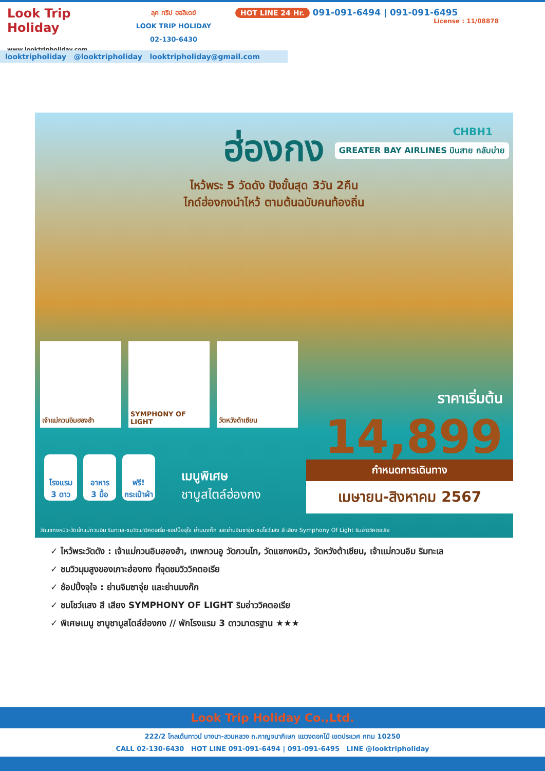Look Trip Holiday
www.looktripholiday.com
ลุค ทริป ฮอลิเดย์
LOOK TRIP HOLIDAY
02-130-6430
HOT LINE 24 Hr. 091-091-6494 | 091-091-6495
License : 11/08878
looktripholiday @looktripholiday looktripholiday@gmail.com
CHBH1
GREATER BAY AIRLINES บินสาย กลับบ่าย
ฮ่องกง
ไหว้พระ 5 วัดดัง ปังขั้นสุด 3วัน 2คืน
ไกด์ฮ่องกงนำไหว้ ตามต้นฉบับคนท้องถิ่น
เจ้าแม่กวนอิมฮองฮำ SYMPHONY OF LIGHT วัดหวังต้าเซียน
ราคาเริ่มต้น
14,899
โรงแรม
3 ดาว
อาหาร
3 มื้อ
ฟรี!
กระเป๋าผ้า
เมนูพิเศษ
ชาบูสไตล์ฮ่องกง
กำหนดการเดินทาง
เมษายน-สิงหาคม 2567
วัดแชกงหมิว-วัดเจ้าแม่กวนอิม ริมทะเล-ชมวิวเขาวิคตอเรีย-ชอปปิ้งจุใจ ย่านมงก๊ก และย่านจิมซาจุ่ย-ชมโชว์แสง สี เสียง Symphony Of Light ริมอ่าววิคตอเรีย
✓ ไหว้พระวัดดัง : เจ้าแม่กวนอิมฮองฮำ, เทพกวนอู วัดกวนไท, วัดแชกงหมิว, วัดหวังต้าเซียน, เจ้าแม่กวนอิม ริมทะเล
✓ ชมวิวมุมสูงของเกาะฮ่องกง ที่จุดชมวิววิคตอเรีย
✓ ช้อปปิ้งจุใจ : ย่านจิมซาจุ่ย และย่านมงก๊ก
✓ ชมโชว์แสง สี เสียง SYMPHONY OF LIGHT ริมอ่าววิคตอเรีย
✓ พิเศษเมนู ชาบูชาบูสไตล์ฮ่องกง // พักโรงแรม 3 ดาวมาตรฐาน ★★★
Look Trip Holiday Co.,Ltd.
222/2 โกลเด้นทาวน์ บางนา-สวนหลวง ถ.กาญจนาภิเษก แขวงดอกไม้ เขตประเวศ กทม 10250
CALL 02-130-6430 HOT LINE 091-091-6494 | 091-091-6495 LINE @looktripholiday